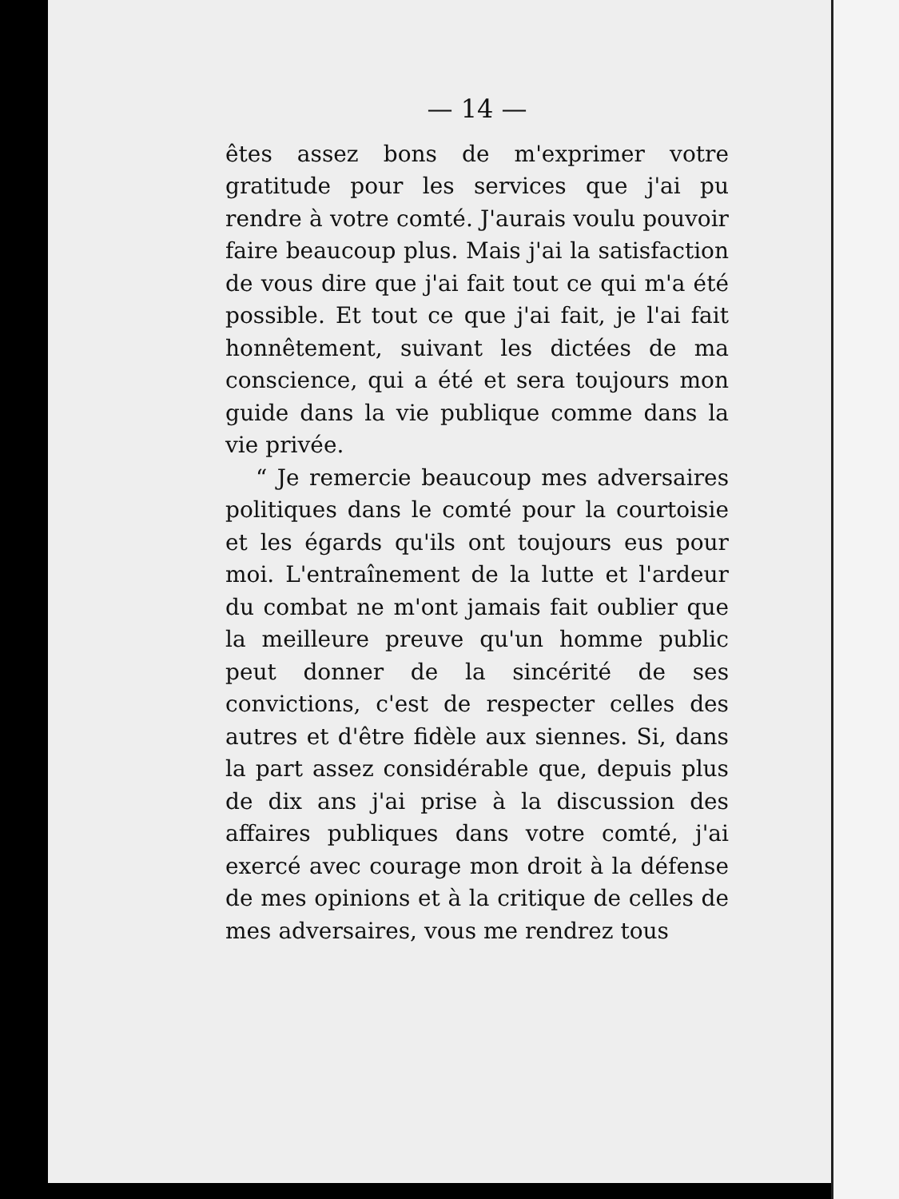— 14 —
êtes assez bons de m'exprimer votre gratitude pour les services que j'ai pu rendre à votre comté. J'aurais voulu pouvoir faire beaucoup plus. Mais j'ai la satisfaction de vous dire que j'ai fait tout ce qui m'a été possible. Et tout ce que j'ai fait, je l'ai fait honnêtement, suivant les dictées de ma conscience, qui a été et sera toujours mon guide dans la vie publique comme dans la vie privée.
“ Je remercie beaucoup mes adversaires politiques dans le comté pour la courtoisie et les égards qu'ils ont toujours eus pour moi. L'entraînement de la lutte et l'ardeur du combat ne m'ont jamais fait oublier que la meilleure preuve qu'un homme public peut donner de la sincérité de ses convictions, c'est de respecter celles des autres et d'être fidèle aux siennes. Si, dans la part assez considérable que, depuis plus de dix ans j'ai prise à la discussion des affaires publiques dans votre comté, j'ai exercé avec courage mon droit à la défense de mes opinions et à la critique de celles de mes adversaires, vous me rendrez tous